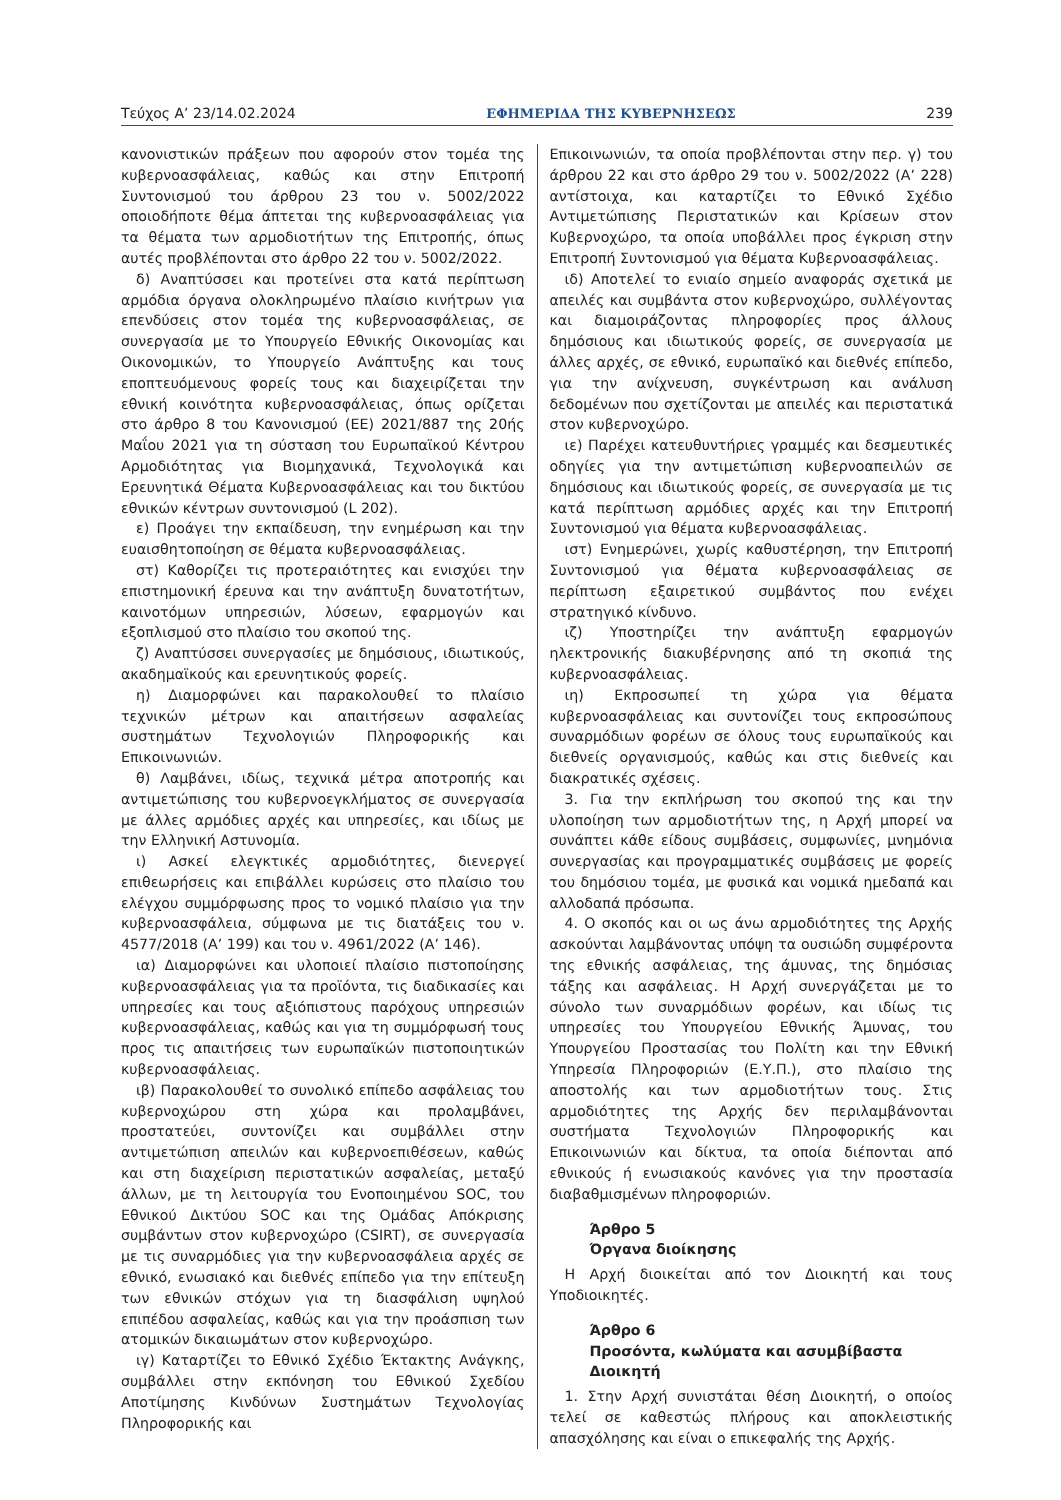Τεύχος A’ 23/14.02.2024 ΕΦΗΜΕΡΙΔΑ ΤΗΣ ΚΥΒΕΡΝΗΣΕΩΣ 239
κανονιστικών πράξεων που αφορούν στον τομέα της κυβερνοασφάλειας, καθώς και στην Επιτροπή Συντονισμού του άρθρου 23 του ν. 5002/2022 οποιοδήποτε θέμα άπτεται της κυβερνοασφάλειας για τα θέματα των αρμοδιοτήτων της Επιτροπής, όπως αυτές προβλέπονται στο άρθρο 22 του ν. 5002/2022.
δ) Αναπτύσσει και προτείνει στα κατά περίπτωση αρμόδια όργανα ολοκληρωμένο πλαίσιο κινήτρων για επενδύσεις στον τομέα της κυβερνοασφάλειας, σε συνεργασία με το Υπουργείο Εθνικής Οικονομίας και Οικονομικών, το Υπουργείο Ανάπτυξης και τους εποπτευόμενους φορείς τους και διαχειρίζεται την εθνική κοινότητα κυβερνοασφάλειας, όπως ορίζεται στο άρθρο 8 του Κανονισμού (ΕΕ) 2021/887 της 20ής Μαΐου 2021 για τη σύσταση του Ευρωπαϊκού Κέντρου Αρμοδιότητας για Βιομηχανικά, Τεχνολογικά και Ερευνητικά Θέματα Κυβερνοασφάλειας και του δικτύου εθνικών κέντρων συντονισμού (L 202).
ε) Προάγει την εκπαίδευση, την ενημέρωση και την ευαισθητοποίηση σε θέματα κυβερνοασφάλειας.
στ) Καθορίζει τις προτεραιότητες και ενισχύει την επιστημονική έρευνα και την ανάπτυξη δυνατοτήτων, καινοτόμων υπηρεσιών, λύσεων, εφαρμογών και εξοπλισμού στο πλαίσιο του σκοπού της.
ζ) Αναπτύσσει συνεργασίες με δημόσιους, ιδιωτικούς, ακαδημαϊκούς και ερευνητικούς φορείς.
η) Διαμορφώνει και παρακολουθεί το πλαίσιο τεχνικών μέτρων και απαιτήσεων ασφαλείας συστημάτων Τεχνολογιών Πληροφορικής και Επικοινωνιών.
θ) Λαμβάνει, ιδίως, τεχνικά μέτρα αποτροπής και αντιμετώπισης του κυβερνοεγκλήματος σε συνεργασία με άλλες αρμόδιες αρχές και υπηρεσίες, και ιδίως με την Ελληνική Αστυνομία.
ι) Ασκεί ελεγκτικές αρμοδιότητες, διενεργεί επιθεωρήσεις και επιβάλλει κυρώσεις στο πλαίσιο του ελέγχου συμμόρφωσης προς το νομικό πλαίσιο για την κυβερνοασφάλεια, σύμφωνα με τις διατάξεις του ν. 4577/2018 (Α’ 199) και του ν. 4961/2022 (Α’ 146).
ια) Διαμορφώνει και υλοποιεί πλαίσιο πιστοποίησης κυβερνοασφάλειας για τα προϊόντα, τις διαδικασίες και υπηρεσίες και τους αξιόπιστους παρόχους υπηρεσιών κυβερνοασφάλειας, καθώς και για τη συμμόρφωσή τους προς τις απαιτήσεις των ευρωπαϊκών πιστοποιητικών κυβερνοασφάλειας.
ιβ) Παρακολουθεί το συνολικό επίπεδο ασφάλειας του κυβερνοχώρου στη χώρα και προλαμβάνει, προστατεύει, συντονίζει και συμβάλλει στην αντιμετώπιση απειλών και κυβερνοεπιθέσεων, καθώς και στη διαχείριση περιστατικών ασφαλείας, μεταξύ άλλων, με τη λειτουργία του Ενοποιημένου SOC, του Εθνικού Δικτύου SOC και της Ομάδας Απόκρισης συμβάντων στον κυβερνοχώρο (CSIRT), σε συνεργασία με τις συναρμόδιες για την κυβερνοασφάλεια αρχές σε εθνικό, ενωσιακό και διεθνές επίπεδο για την επίτευξη των εθνικών στόχων για τη διασφάλιση υψηλού επιπέδου ασφαλείας, καθώς και για την προάσπιση των ατομικών δικαιωμάτων στον κυβερνοχώρο.
ιγ) Καταρτίζει το Εθνικό Σχέδιο Έκτακτης Ανάγκης, συμβάλλει στην εκπόνηση του Εθνικού Σχεδίου Αποτίμησης Κινδύνων Συστημάτων Τεχνολογίας Πληροφορικής και
Επικοινωνιών, τα οποία προβλέπονται στην περ. γ) του άρθρου 22 και στο άρθρο 29 του ν. 5002/2022 (Α’ 228) αντίστοιχα, και καταρτίζει το Εθνικό Σχέδιο Αντιμετώπισης Περιστατικών και Κρίσεων στον Κυβερνοχώρο, τα οποία υποβάλλει προς έγκριση στην Επιτροπή Συντονισμού για θέματα Κυβερνοασφάλειας.
ιδ) Αποτελεί το ενιαίο σημείο αναφοράς σχετικά με απειλές και συμβάντα στον κυβερνοχώρο, συλλέγοντας και διαμοιράζοντας πληροφορίες προς άλλους δημόσιους και ιδιωτικούς φορείς, σε συνεργασία με άλλες αρχές, σε εθνικό, ευρωπαϊκό και διεθνές επίπεδο, για την ανίχνευση, συγκέντρωση και ανάλυση δεδομένων που σχετίζονται με απειλές και περιστατικά στον κυβερνοχώρο.
ιε) Παρέχει κατευθυντήριες γραμμές και δεσμευτικές οδηγίες για την αντιμετώπιση κυβερνοαπειλών σε δημόσιους και ιδιωτικούς φορείς, σε συνεργασία με τις κατά περίπτωση αρμόδιες αρχές και την Επιτροπή Συντονισμού για θέματα κυβερνοασφάλειας.
ιστ) Ενημερώνει, χωρίς καθυστέρηση, την Επιτροπή Συντονισμού για θέματα κυβερνοασφάλειας σε περίπτωση εξαιρετικού συμβάντος που ενέχει στρατηγικό κίνδυνο.
ιζ) Υποστηρίζει την ανάπτυξη εφαρμογών ηλεκτρονικής διακυβέρνησης από τη σκοπιά της κυβερνοασφάλειας.
ιη) Εκπροσωπεί τη χώρα για θέματα κυβερνοασφάλειας και συντονίζει τους εκπροσώπους συναρμόδιων φορέων σε όλους τους ευρωπαϊκούς και διεθνείς οργανισμούς, καθώς και στις διεθνείς και διακρατικές σχέσεις.
3. Για την εκπλήρωση του σκοπού της και την υλοποίηση των αρμοδιοτήτων της, η Αρχή μπορεί να συνάπτει κάθε είδους συμβάσεις, συμφωνίες, μνημόνια συνεργασίας και προγραμματικές συμβάσεις με φορείς του δημόσιου τομέα, με φυσικά και νομικά ημεδαπά και αλλοδαπά πρόσωπα.
4. Ο σκοπός και οι ως άνω αρμοδιότητες της Αρχής ασκούνται λαμβάνοντας υπόψη τα ουσιώδη συμφέροντα της εθνικής ασφάλειας, της άμυνας, της δημόσιας τάξης και ασφάλειας. Η Αρχή συνεργάζεται με το σύνολο των συναρμόδιων φορέων, και ιδίως τις υπηρεσίες του Υπουργείου Εθνικής Άμυνας, του Υπουργείου Προστασίας του Πολίτη και την Εθνική Υπηρεσία Πληροφοριών (Ε.Υ.Π.), στο πλαίσιο της αποστολής και των αρμοδιοτήτων τους. Στις αρμοδιότητες της Αρχής δεν περιλαμβάνονται συστήματα Τεχνολογιών Πληροφορικής και Επικοινωνιών και δίκτυα, τα οποία διέπονται από εθνικούς ή ενωσιακούς κανόνες για την προστασία διαβαθμισμένων πληροφοριών.
Άρθρο 5
Όργανα διοίκησης
Η Αρχή διοικείται από τον Διοικητή και τους Υποδιοικητές.
Άρθρο 6
Προσόντα, κωλύματα και ασυμβίβαστα
Διοικητή
1. Στην Αρχή συνιστάται θέση Διοικητή, ο οποίος τελεί σε καθεστώς πλήρους και αποκλειστικής απασχόλησης και είναι ο επικεφαλής της Αρχής.